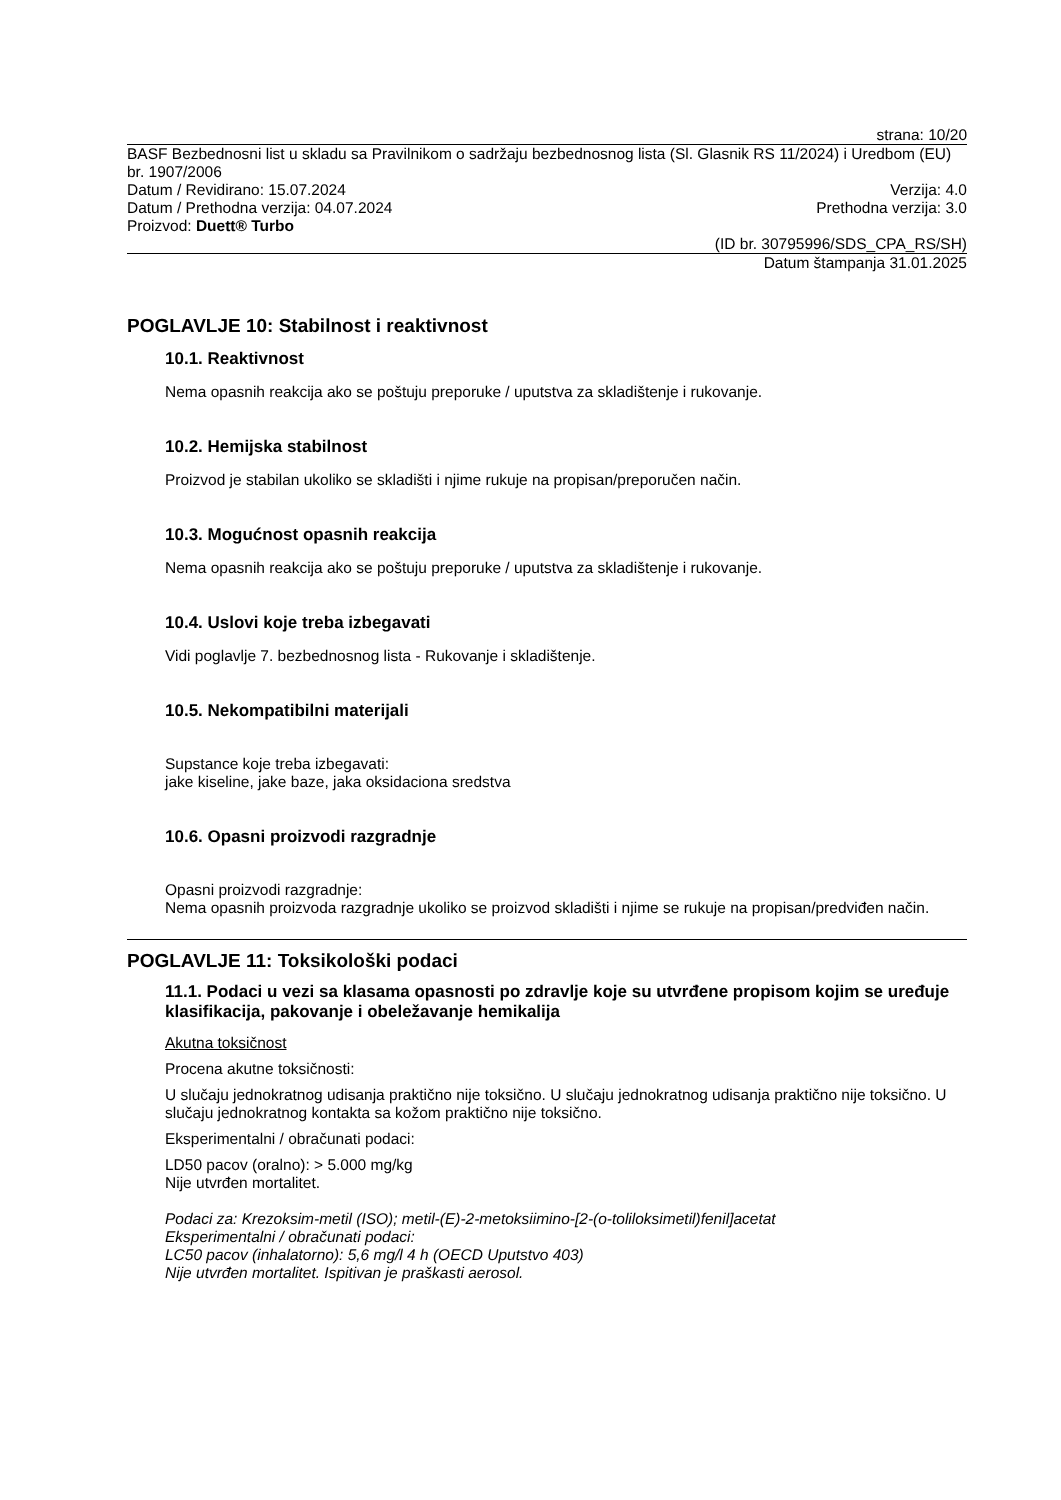strana: 10/20
BASF Bezbednosni list u skladu sa Pravilnikom o sadržaju bezbednosnog lista (Sl. Glasnik RS 11/2024) i Uredbom (EU) br. 1907/2006
Datum / Revidirano: 15.07.2024 Verzija: 4.0
Datum / Prethodna verzija: 04.07.2024 Prethodna verzija: 3.0
Proizvod: Duett® Turbo
(ID br. 30795996/SDS_CPA_RS/SH)
Datum štampanja 31.01.2025
POGLAVLJE 10: Stabilnost i reaktivnost
10.1. Reaktivnost
Nema opasnih reakcija ako se poštuju preporuke / uputstva za skladištenje i rukovanje.
10.2. Hemijska stabilnost
Proizvod je stabilan ukoliko se skladišti i njime rukuje na propisan/preporučen način.
10.3. Mogućnost opasnih reakcija
Nema opasnih reakcija ako se poštuju preporuke / uputstva za skladištenje i rukovanje.
10.4. Uslovi koje treba izbegavati
Vidi poglavlje 7. bezbednosnog lista - Rukovanje i skladištenje.
10.5. Nekompatibilni materijali
Supstance koje treba izbegavati:
jake kiseline, jake baze, jaka oksidaciona sredstva
10.6. Opasni proizvodi razgradnje
Opasni proizvodi razgradnje:
Nema opasnih proizvoda razgradnje ukoliko se proizvod skladišti i njime se rukuje na propisan/predviđen način.
POGLAVLJE 11: Toksikološki podaci
11.1. Podaci u vezi sa klasama opasnosti po zdravlje koje su utvrđene propisom kojim se uređuje klasifikacija, pakovanje i obeležavanje hemikalija
Akutna toksičnost
Procena akutne toksičnosti:
U slučaju jednokratnog udisanja praktično nije toksično. U slučaju jednokratnog udisanja praktično nije toksično. U slučaju jednokratnog kontakta sa kožom praktično nije toksično.
Eksperimentalni / obračunati podaci:
LD50 pacov (oralno): > 5.000 mg/kg
Nije utvrđen mortalitet.
Podaci za: Krezoksim-metil (ISO); metil-(E)-2-metoksiimino-[2-(o-toliloksimetil)fenil]acetat
Eksperimentalni / obračunati podaci:
LC50 pacov (inhalatorno): 5,6 mg/l 4 h (OECD Uputstvo 403)
Nije utvrđen mortalitet. Ispitivan je praškasti aerosol.